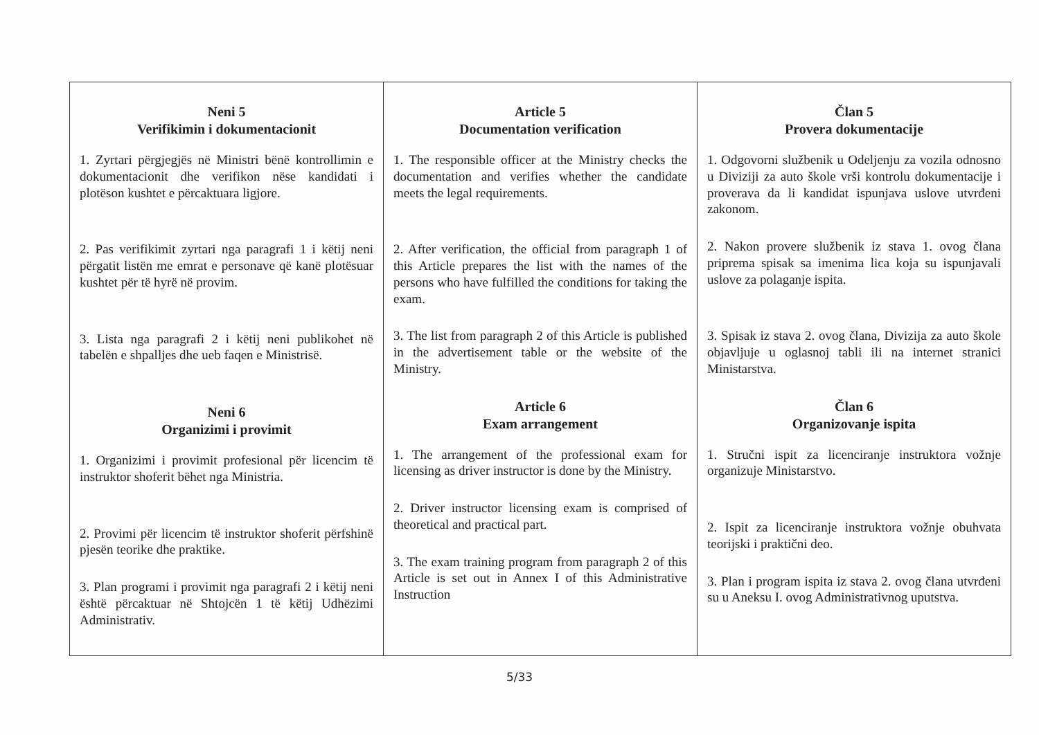| Neni 5 Verifikimin i dokumentacionit 1. Zyrtari përgjegjës në Ministri bënë kontrollimin e dokumentacionit dhe verifikon nëse kandidati i plotëson kushtet e përcaktuara ligjore. 2. Pas verifikimit zyrtari nga paragrafi 1 i këtij neni përgatit listën me emrat e personave që kanë plotësuar kushtet për të hyrë në provim. 3. Lista nga paragrafi 2 i këtij neni publikohet në tabelën e shpalljes dhe ueb faqen e Ministrisë. Neni 6 Organizimi i provimit 1. Organizimi i provimit profesional për licencim të instruktor shoferit bëhet nga Ministria. 2. Provimi për licencim të instruktor shoferit përfshinë pjesën teorike dhe praktike. 3. Plan programi i provimit nga paragrafi 2 i këtij neni është përcaktuar në Shtojcën 1 të këtij Udhëzimi Administrativ. | Article 5 Documentation verification 1. The responsible officer at the Ministry checks the documentation and verifies whether the candidate meets the legal requirements. 2. After verification, the official from paragraph 1 of this Article prepares the list with the names of the persons who have fulfilled the conditions for taking the exam. 3. The list from paragraph 2 of this Article is published in the advertisement table or the website of the Ministry. Article 6 Exam arrangement 1. The arrangement of the professional exam for licensing as driver instructor is done by the Ministry. 2. Driver instructor licensing exam is comprised of theoretical and practical part. 3. The exam training program from paragraph 2 of this Article is set out in Annex I of this Administrative Instruction | Član 5 Provera dokumentacije 1. Odgovorni službenik u Odeljenju za vozila odnosno u Diviziji za auto škole vrši kontrolu dokumentacije i proverava da li kandidat ispunjava uslove utvrđeni zakonom. 2. Nakon provere službenik iz stava 1. ovog člana priprema spisak sa imenima lica koja su ispunjavali uslove za polaganje ispita. 3. Spisak iz stava 2. ovog člana, Divizija za auto škole objavljuje u oglasnoj tabli ili na internet stranici Ministarstva. Član 6 Organizovanje ispita 1. Stručni ispit za licenciranje instruktora vožnje organizuje Ministarstvo. 2. Ispit za licenciranje instruktora vožnje obuhvata teorijski i praktični deo. 3. Plan i program ispita iz stava 2. ovog člana utvrđeni su u Aneksu I. ovog Administrativnog uputstva. |
5/33